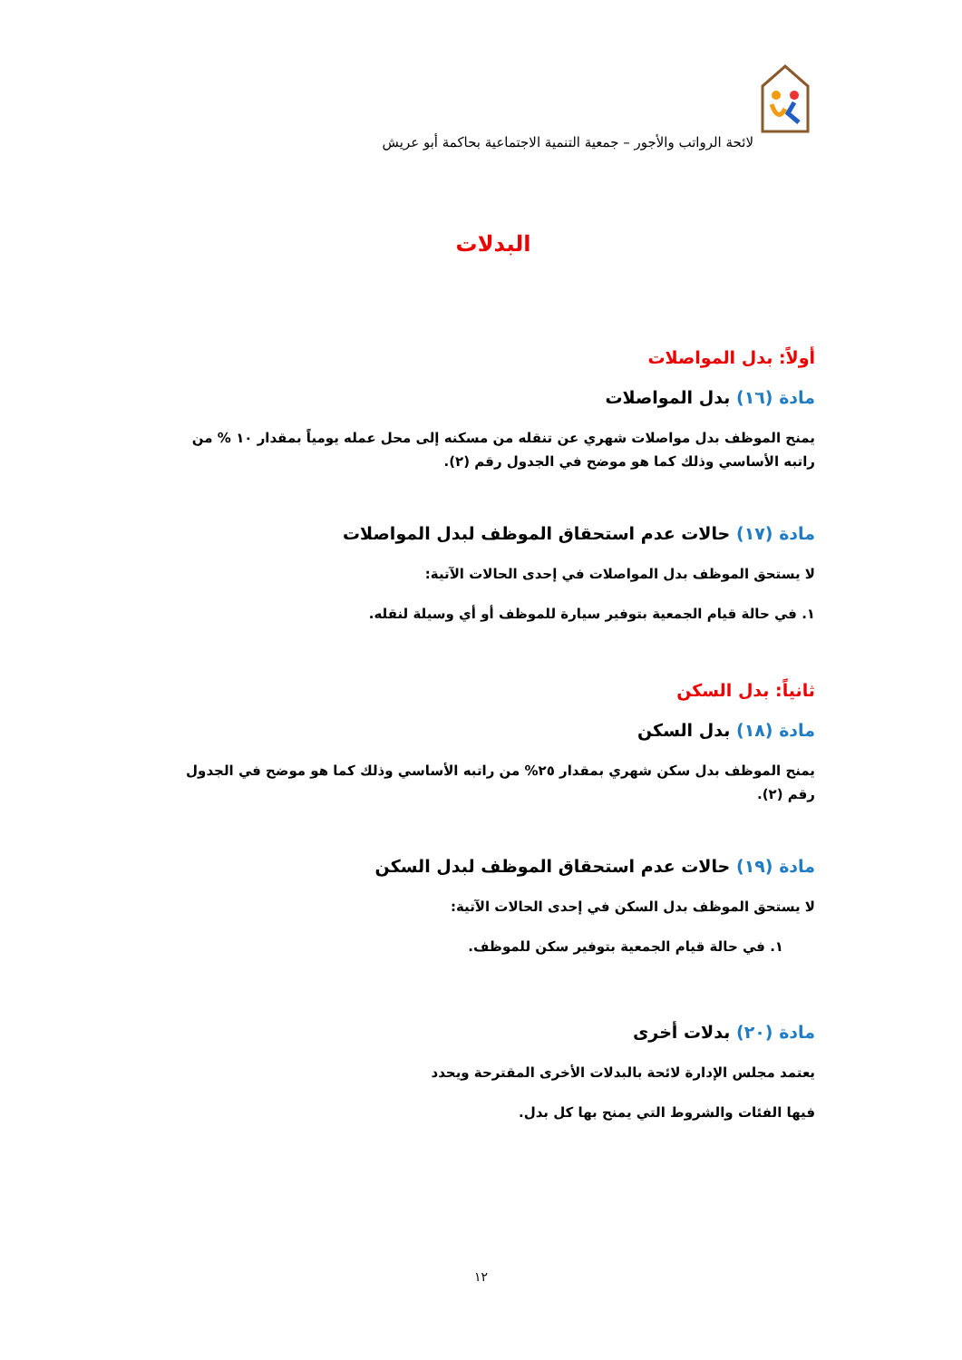لائحة الرواتب والأجور – جمعية التنمية الاجتماعية بحاكمة أبو عريش
البدلات
أولاً: بدل المواصلات
مادة (١٦) بدل المواصلات
يمنح الموظف بدل مواصلات شهري عن تنقله من مسكنه إلى محل عمله يومياً بمقدار ١٠ % من راتبه الأساسي وذلك كما هو موضح في الجدول رقم (٢).
مادة (١٧) حالات عدم استحقاق الموظف لبدل المواصلات
لا يستحق الموظف بدل المواصلات في إحدى الحالات الآتية:
١. في حالة قيام الجمعية بتوفير سيارة للموظف أو أي وسيلة لنقله.
ثانياً: بدل السكن
مادة (١٨) بدل السكن
يمنح الموظف بدل سكن شهري بمقدار ٢٥% من راتبه الأساسي وذلك كما هو موضح في الجدول رقم (٢).
مادة (١٩) حالات عدم استحقاق الموظف لبدل السكن
لا يستحق الموظف بدل السكن في إحدى الحالات الآتية:
١. في حالة قيام الجمعية بتوفير سكن للموظف.
مادة (٢٠) بدلات أخرى
يعتمد مجلس الإدارة لائحة بالبدلات الأخرى المقترحة ويحدد
فيها الفئات والشروط التي يمنح بها كل بدل.
١٢